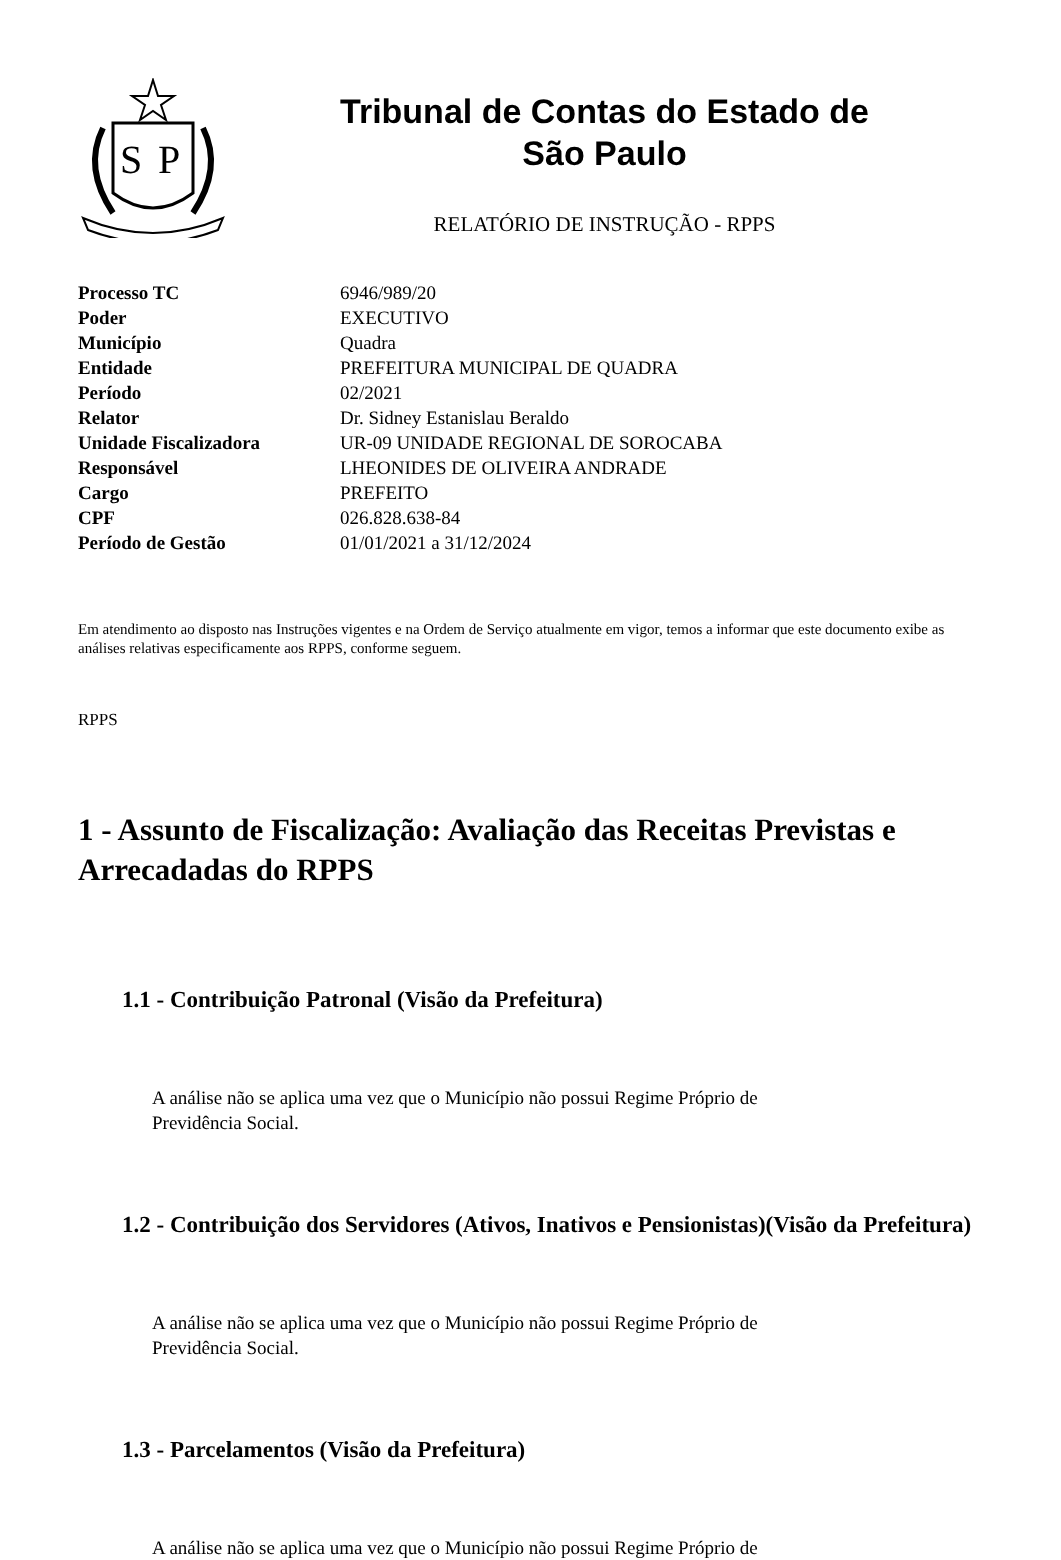S
P
Tribunal de Contas do Estado de
São Paulo
RELATÓRIO DE INSTRUÇÃO - RPPS
| Processo TC | 6946/989/20 |
| Poder | EXECUTIVO |
| Município | Quadra |
| Entidade | PREFEITURA MUNICIPAL DE QUADRA |
| Período | 02/2021 |
| Relator | Dr. Sidney Estanislau Beraldo |
| Unidade Fiscalizadora | UR-09 UNIDADE REGIONAL DE SOROCABA |
| Responsável | LHEONIDES DE OLIVEIRA ANDRADE |
| Cargo | PREFEITO |
| CPF | 026.828.638-84 |
| Período de Gestão | 01/01/2021 a 31/12/2024 |
Em atendimento ao disposto nas Instruções vigentes e na Ordem de Serviço atualmente em vigor, temos a informar que este documento exibe as análises relativas especificamente aos RPPS, conforme seguem.
RPPS
1 - Assunto de Fiscalização: Avaliação das Receitas Previstas e Arrecadadas do RPPS
1.1 - Contribuição Patronal (Visão da Prefeitura)
A análise não se aplica uma vez que o Município não possui Regime Próprio de Previdência Social.
1.2 - Contribuição dos Servidores (Ativos, Inativos e Pensionistas)(Visão da Prefeitura)
A análise não se aplica uma vez que o Município não possui Regime Próprio de Previdência Social.
1.3 - Parcelamentos (Visão da Prefeitura)
A análise não se aplica uma vez que o Município não possui Regime Próprio de